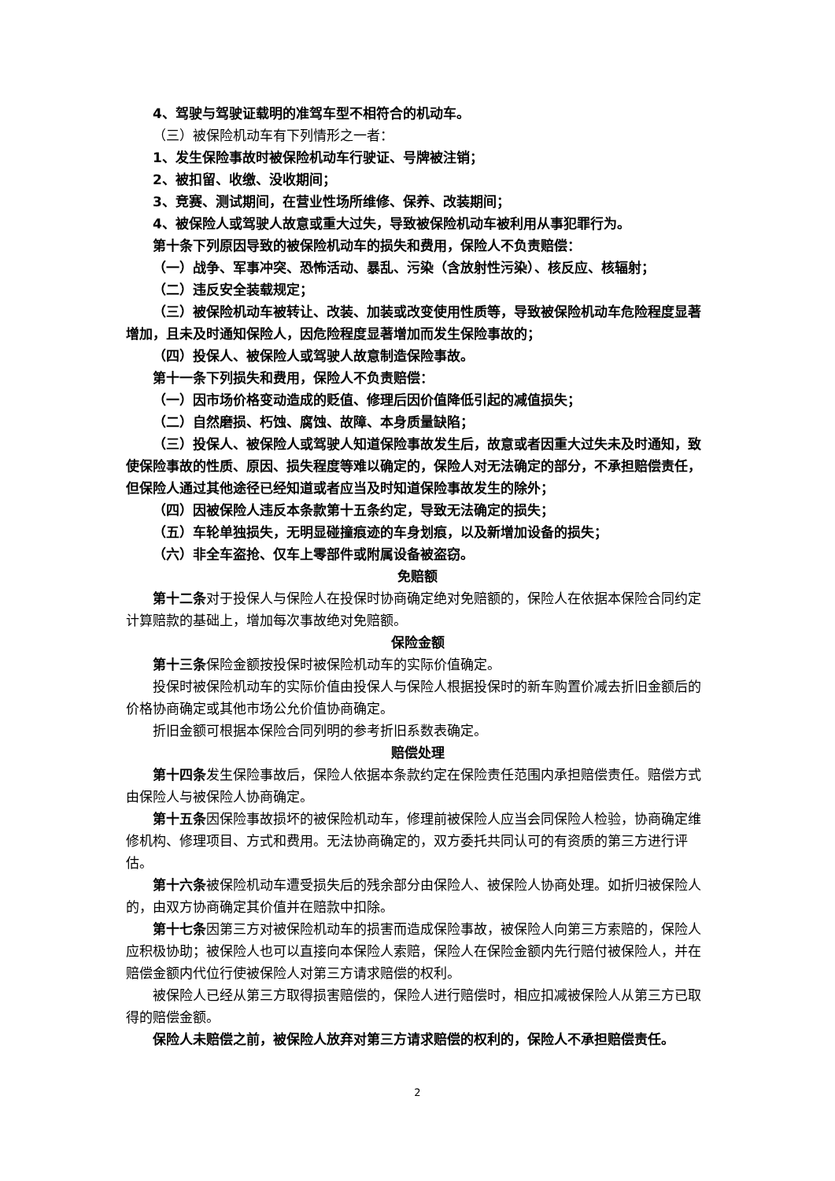4、驾驶与驾驶证载明的准驾车型不相符合的机动车。
（三）被保险机动车有下列情形之一者：
1、发生保险事故时被保险机动车行驶证、号牌被注销；
2、被扣留、收缴、没收期间；
3、竞赛、测试期间，在营业性场所维修、保养、改装期间；
4、被保险人或驾驶人故意或重大过失，导致被保险机动车被利用从事犯罪行为。
第十条下列原因导致的被保险机动车的损失和费用，保险人不负责赔偿：
（一）战争、军事冲突、恐怖活动、暴乱、污染（含放射性污染）、核反应、核辐射；
（二）违反安全装载规定；
（三）被保险机动车被转让、改装、加装或改变使用性质等，导致被保险机动车危险程度显著增加，且未及时通知保险人，因危险程度显著增加而发生保险事故的；
（四）投保人、被保险人或驾驶人故意制造保险事故。
第十一条下列损失和费用，保险人不负责赔偿：
（一）因市场价格变动造成的贬值、修理后因价值降低引起的减值损失；
（二）自然磨损、朽蚀、腐蚀、故障、本身质量缺陷；
（三）投保人、被保险人或驾驶人知道保险事故发生后，故意或者因重大过失未及时通知，致使保险事故的性质、原因、损失程度等难以确定的，保险人对无法确定的部分，不承担赔偿责任，但保险人通过其他途径已经知道或者应当及时知道保险事故发生的除外；
（四）因被保险人违反本条款第十五条约定，导致无法确定的损失；
（五）车轮单独损失，无明显碰撞痕迹的车身划痕，以及新增加设备的损失；
（六）非全车盗抢、仅车上零部件或附属设备被盗窃。
免赔额
第十二条对于投保人与保险人在投保时协商确定绝对免赔额的，保险人在依据本保险合同约定计算赔款的基础上，增加每次事故绝对免赔额。
保险金额
第十三条保险金额按投保时被保险机动车的实际价值确定。
投保时被保险机动车的实际价值由投保人与保险人根据投保时的新车购置价减去折旧金额后的价格协商确定或其他市场公允价值协商确定。
折旧金额可根据本保险合同列明的参考折旧系数表确定。
赔偿处理
第十四条发生保险事故后，保险人依据本条款约定在保险责任范围内承担赔偿责任。赔偿方式由保险人与被保险人协商确定。
第十五条因保险事故损坏的被保险机动车，修理前被保险人应当会同保险人检验，协商确定维修机构、修理项目、方式和费用。无法协商确定的，双方委托共同认可的有资质的第三方进行评估。
第十六条被保险机动车遭受损失后的残余部分由保险人、被保险人协商处理。如折归被保险人的，由双方协商确定其价值并在赔款中扣除。
第十七条因第三方对被保险机动车的损害而造成保险事故，被保险人向第三方索赔的，保险人应积极协助；被保险人也可以直接向本保险人索赔，保险人在保险金额内先行赔付被保险人，并在赔偿金额内代位行使被保险人对第三方请求赔偿的权利。
被保险人已经从第三方取得损害赔偿的，保险人进行赔偿时，相应扣减被保险人从第三方已取得的赔偿金额。
保险人未赔偿之前，被保险人放弃对第三方请求赔偿的权利的，保险人不承担赔偿责任。
2